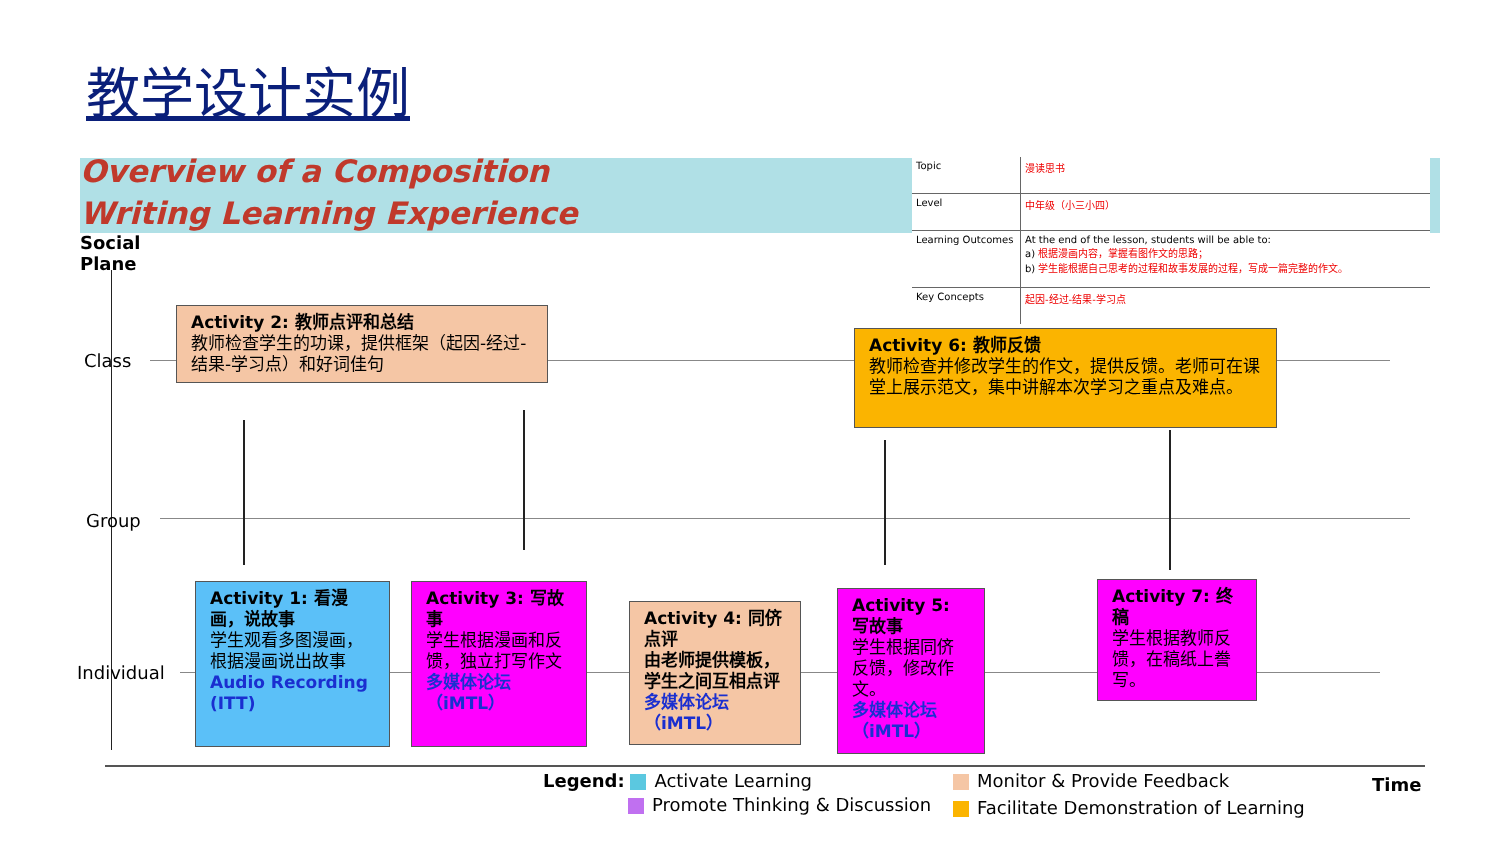教学设计实例
Overview of a Composition
Writing Learning Experience
| Topic | 漫读思书 |
| Level | 中年级（小三小四） |
| Learning Outcomes | At the end of the lesson, students will be able to: a) 根据漫画内容，掌握看图作文的思路； b) 学生能根据自己思考的过程和故事发展的过程，写成一篇完整的作文。 |
| Key Concepts | 起因-经过-结果-学习点 |
Social
Plane
Class
Group
Individual
Time
Activity 2: 教师点评和总结
教师检查学生的功课，提供框架（起因-经过-结果-学习点）和好词佳句
Activity 6: 教师反馈
教师检查并修改学生的作文，提供反馈。老师可在课堂上展示范文，集中讲解本次学习之重点及难点。
Activity 1: 看漫画，说故事
学生观看多图漫画，根据漫画说出故事
Audio Recording (ITT)
Activity 3: 写故事
学生根据漫画和反馈，独立打写作文
多媒体论坛（iMTL）
Activity 4: 同侪点评
由老师提供模板，学生之间互相点评多媒体论坛（iMTL）
Activity 5: 写故事
学生根据同侪反馈，修改作文。
多媒体论坛（iMTL）
Activity 7: 终稿
学生根据教师反馈，在稿纸上誊写。
Legend: Activate Learning
Promote Thinking & Discussion
Monitor & Provide Feedback
Facilitate Demonstration of Learning